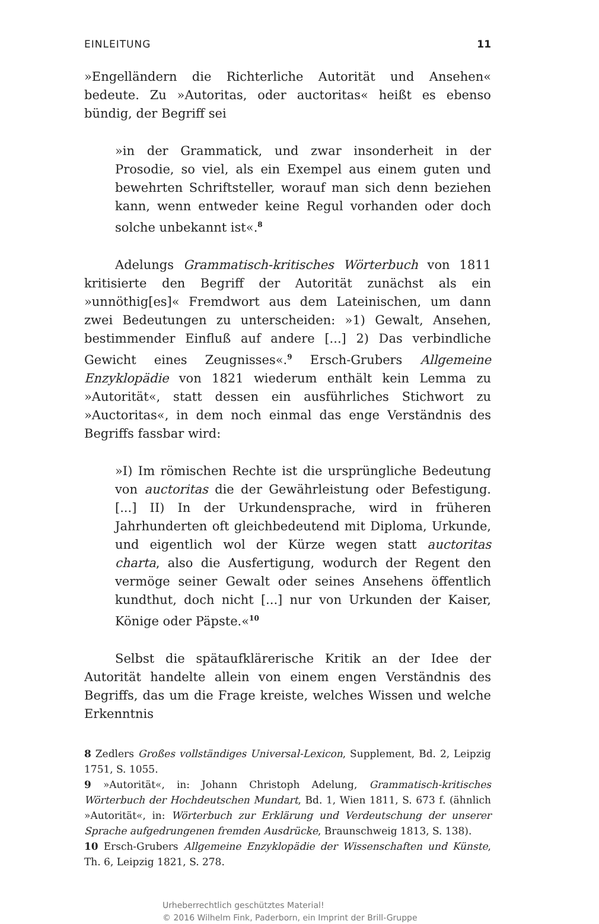EINLEITUNG 11
»Engelländern die Richterliche Autorität und Ansehen« bedeute. Zu »Autoritas, oder auctoritas« heißt es ebenso bündig, der Begriff sei
»in der Grammatick, und zwar insonderheit in der Prosodie, so viel, als ein Exempel aus einem guten und bewehrten Schriftsteller, worauf man sich denn beziehen kann, wenn entweder keine Regul vorhanden oder doch solche unbekannt ist«.<sup>8</sup>
Adelungs Grammatisch-kritisches Wörterbuch von 1811 kritisierte den Begriff der Autorität zunächst als ein »unnöthig[es]« Fremdwort aus dem Lateinischen, um dann zwei Bedeutungen zu unterscheiden: »1) Gewalt, Ansehen, bestimmender Einfluß auf andere [...] 2) Das verbindliche Gewicht eines Zeugnisses«.<sup>9</sup> Ersch-Grubers Allgemeine Enzyklopädie von 1821 wiederum enthält kein Lemma zu »Autorität«, statt dessen ein ausführliches Stichwort zu »Auctoritas«, in dem noch einmal das enge Verständnis des Begriffs fassbar wird:
»I) Im römischen Rechte ist die ursprüngliche Bedeutung von auctoritas die der Gewährleistung oder Befestigung. [...] II) In der Urkundensprache, wird in früheren Jahrhunderten oft gleichbedeutend mit Diploma, Urkunde, und eigentlich wol der Kürze wegen statt auctoritas charta, also die Ausfertigung, wodurch der Regent den vermöge seiner Gewalt oder seines Ansehens öffentlich kundthut, doch nicht [...] nur von Urkunden der Kaiser, Könige oder Päpste.«<sup>10</sup>
Selbst die spätaufklärerische Kritik an der Idee der Autorität handelte allein von einem engen Verständnis des Begriffs, das um die Frage kreiste, welches Wissen und welche Erkenntnis
8 Zedlers Großes vollständiges Universal-Lexicon, Supplement, Bd. 2, Leipzig 1751, S. 1055.
9 »Autorität«, in: Johann Christoph Adelung, Grammatisch-kritisches Wörterbuch der Hochdeutschen Mundart, Bd. 1, Wien 1811, S. 673 f. (ähnlich »Autorität«, in: Wörterbuch zur Erklärung und Verdeutschung der unserer Sprache aufgedrungenen fremden Ausdrücke, Braunschweig 1813, S. 138).
10 Ersch-Grubers Allgemeine Enzyklopädie der Wissenschaften und Künste, Th. 6, Leipzig 1821, S. 278.
Urheberrechtlich geschütztes Material!
© 2016 Wilhelm Fink, Paderborn, ein Imprint der Brill-Gruppe